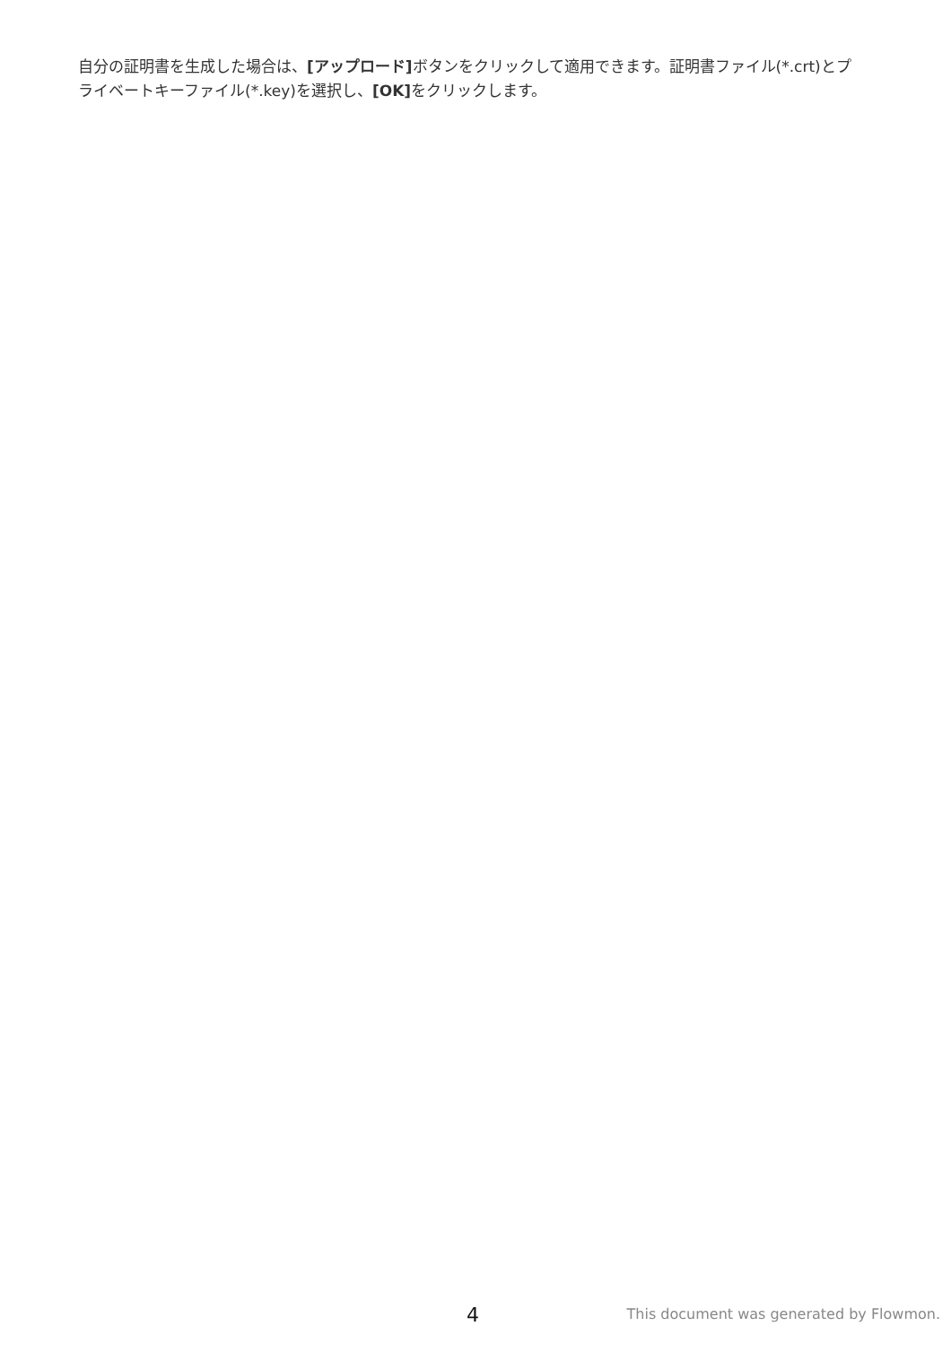自分の証明書を生成した場合は、[アップロード] ボタンをクリックして適用できます。証明書ファイル(*.crt)とプライベートキーファイル(*.key)を選択し、[OK] をクリックします。
4 This document was generated by Flowmon.